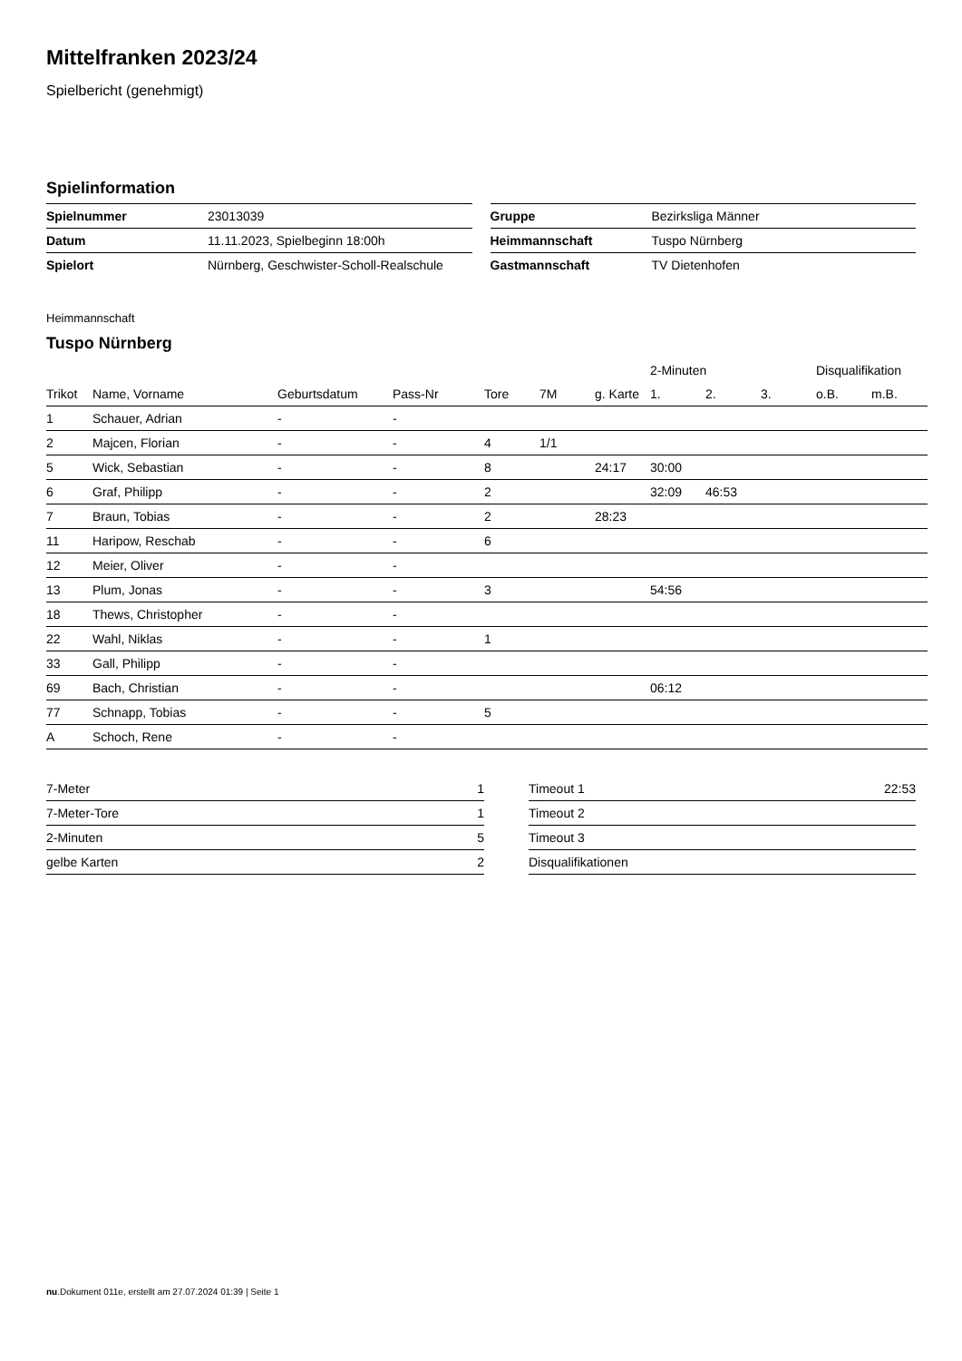Mittelfranken 2023/24
Spielbericht (genehmigt)
Spielinformation
| Spielnummer | 23013039 |
| Datum | 11.11.2023, Spielbeginn 18:00h |
| Spielort | Nürnberg, Geschwister-Scholl-Realschule |
| Gruppe | Bezirksliga Männer |
| Heimmannschaft | Tuspo Nürnberg |
| Gastmannschaft | TV Dietenhofen |
Heimmannschaft
Tuspo Nürnberg
| | | | | | | | 2-Minuten | | | Disqualifikation | |
| --- | --- | --- | --- | --- | --- | --- | --- | --- | --- | --- | --- |
| Trikot | Name, Vorname | Geburtsdatum | Pass-Nr | Tore | 7M | g. Karte | 1. | 2. | 3. | o.B. | m.B. |
| 1 | Schauer, Adrian | - | - | | | | | | | | |
| 2 | Majcen, Florian | - | - | 4 | 1/1 | | | | | | |
| 5 | Wick, Sebastian | - | - | 8 | | 24:17 | 30:00 | | | | |
| 6 | Graf, Philipp | - | - | 2 | | | 32:09 | 46:53 | | | |
| 7 | Braun, Tobias | - | - | 2 | | 28:23 | | | | | |
| 11 | Haripow, Reschab | - | - | 6 | | | | | | | |
| 12 | Meier, Oliver | - | - | | | | | | | | |
| 13 | Plum, Jonas | - | - | 3 | | | 54:56 | | | | |
| 18 | Thews, Christopher | - | - | | | | | | | | |
| 22 | Wahl, Niklas | - | - | 1 | | | | | | | |
| 33 | Gall, Philipp | - | - | | | | | | | | |
| 69 | Bach, Christian | - | - | | | | 06:12 | | | | |
| 77 | Schnapp, Tobias | - | - | 5 | | | | | | | |
| A | Schoch, Rene | - | - | | | | | | | | |
| 7-Meter | 1 |
| 7-Meter-Tore | 1 |
| 2-Minuten | 5 |
| gelbe Karten | 2 |
| Timeout 1 | 22:53 |
| Timeout 2 | |
| Timeout 3 | |
| Disqualifikationen | |
nu.Dokument 011e, erstellt am 27.07.2024 01:39 | Seite 1